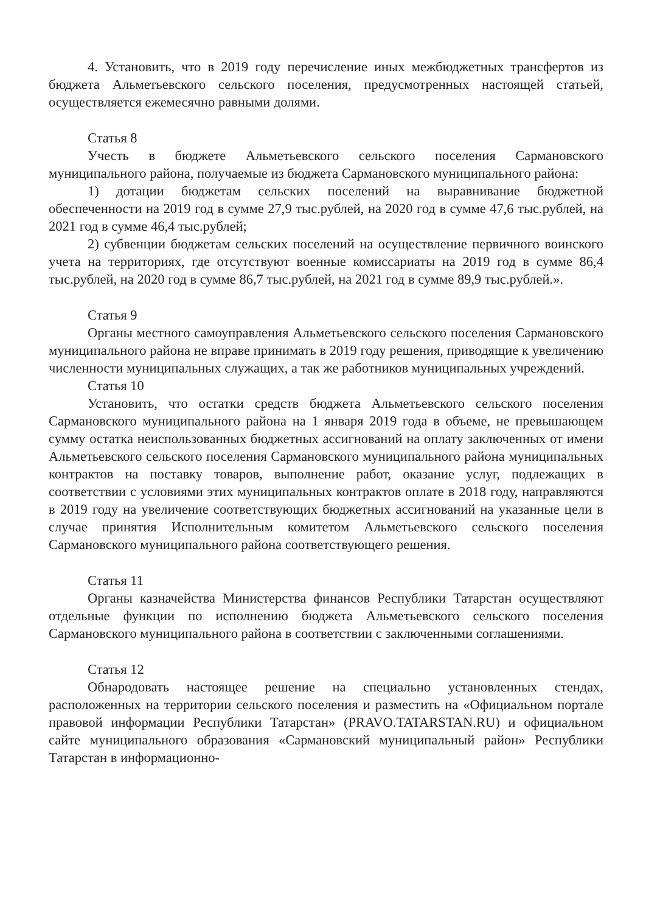4. Установить, что в 2019 году перечисление иных межбюджетных трансфертов из бюджета Альметьевского сельского поселения, предусмотренных настоящей статьей, осуществляется ежемесячно равными долями.
Статья 8
Учесть в бюджете Альметьевского сельского поселения Сармановского муниципального района, получаемые из бюджета Сармановского муниципального района:
1) дотации бюджетам сельских поселений на выравнивание бюджетной обеспеченности на 2019 год в сумме 27,9 тыс.рублей, на 2020 год в сумме 47,6 тыс.рублей, на 2021 год в сумме 46,4 тыс.рублей;
2) субвенции бюджетам сельских поселений на осуществление первичного воинского учета на территориях, где отсутствуют военные комиссариаты на 2019 год в сумме 86,4 тыс.рублей, на 2020 год в сумме 86,7 тыс.рублей, на 2021 год в сумме 89,9 тыс.рублей.».
Статья 9
Органы местного самоуправления Альметьевского сельского поселения Сармановского муниципального района не вправе принимать в 2019 году решения, приводящие к увеличению численности муниципальных служащих, а так же работников муниципальных учреждений.
Статья 10
Установить, что остатки средств бюджета Альметьевского сельского поселения Сармановского муниципального района на 1 января 2019 года в объеме, не превышающем сумму остатка неиспользованных бюджетных ассигнований на оплату заключенных от имени Альметьевского сельского поселения Сармановского муниципального района муниципальных контрактов на поставку товаров, выполнение работ, оказание услуг, подлежащих в соответствии с условиями этих муниципальных контрактов оплате в 2018 году, направляются в 2019 году на увеличение соответствующих бюджетных ассигнований на указанные цели в случае принятия Исполнительным комитетом Альметьевского сельского поселения Сармановского муниципального района соответствующего решения.
Статья 11
Органы казначейства Министерства финансов Республики Татарстан осуществляют отдельные функции по исполнению бюджета Альметьевского сельского поселения Сармановского муниципального района в соответствии с заключенными соглашениями.
Статья 12
Обнародовать настоящее решение на специально установленных стендах, расположенных на территории сельского поселения и разместить на «Официальном портале правовой информации Республики Татарстан» (PRAVO.TATARSTAN.RU) и официальном сайте муниципального образования «Сармановский муниципальный район» Республики Татарстан в информационно-